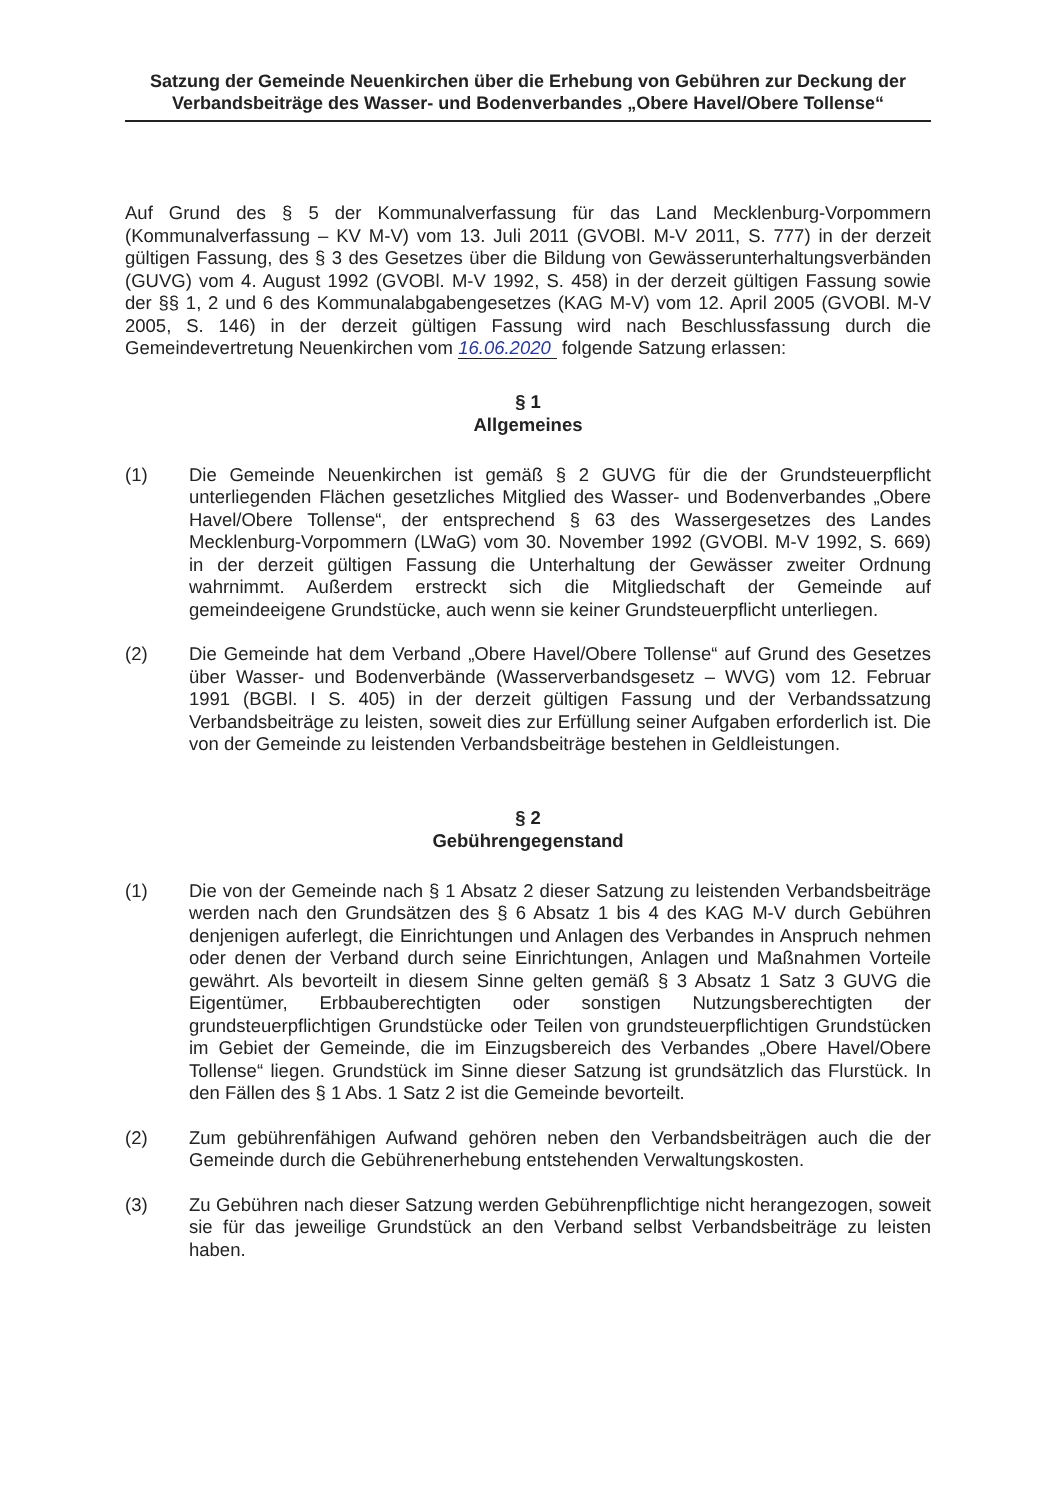Satzung der Gemeinde Neuenkirchen über die Erhebung von Gebühren zur Deckung der Verbandsbeiträge des Wasser- und Bodenverbandes „Obere Havel/Obere Tollense“
Auf Grund des § 5 der Kommunalverfassung für das Land Mecklenburg-Vorpommern (Kommunalverfassung – KV M-V) vom 13. Juli 2011 (GVOBl. M-V 2011, S. 777) in der derzeit gültigen Fassung, des § 3 des Gesetzes über die Bildung von Gewässerunterhaltungsverbänden (GUVG) vom 4. August 1992 (GVOBl. M-V 1992, S. 458) in der derzeit gültigen Fassung sowie der §§ 1, 2 und 6 des Kommunalabgabengesetzes (KAG M-V) vom 12. April 2005 (GVOBl. M-V 2005, S. 146) in der derzeit gültigen Fassung wird nach Beschlussfassung durch die Gemeindevertretung Neuenkirchen vom 16.06.2020 folgende Satzung erlassen:
§ 1
Allgemeines
(1) Die Gemeinde Neuenkirchen ist gemäß § 2 GUVG für die der Grundsteuerpflicht unterliegenden Flächen gesetzliches Mitglied des Wasser- und Bodenverbandes „Obere Havel/Obere Tollense“, der entsprechend § 63 des Wassergesetzes des Landes Mecklenburg-Vorpommern (LWaG) vom 30. November 1992 (GVOBl. M-V 1992, S. 669) in der derzeit gültigen Fassung die Unterhaltung der Gewässer zweiter Ordnung wahrnimmt. Außerdem erstreckt sich die Mitgliedschaft der Gemeinde auf gemeindeeigene Grundstücke, auch wenn sie keiner Grundsteuerpflicht unterliegen.
(2) Die Gemeinde hat dem Verband „Obere Havel/Obere Tollense“ auf Grund des Gesetzes über Wasser- und Bodenverbände (Wasserverbandsgesetz – WVG) vom 12. Februar 1991 (BGBl. I S. 405) in der derzeit gültigen Fassung und der Verbandssatzung Verbandsbeiträge zu leisten, soweit dies zur Erfüllung seiner Aufgaben erforderlich ist. Die von der Gemeinde zu leistenden Verbandsbeiträge bestehen in Geldleistungen.
§ 2
Gebührengegenstand
(1) Die von der Gemeinde nach § 1 Absatz 2 dieser Satzung zu leistenden Verbandsbeiträge werden nach den Grundsätzen des § 6 Absatz 1 bis 4 des KAG M-V durch Gebühren denjenigen auferlegt, die Einrichtungen und Anlagen des Verbandes in Anspruch nehmen oder denen der Verband durch seine Einrichtungen, Anlagen und Maßnahmen Vorteile gewährt. Als bevorteilt in diesem Sinne gelten gemäß § 3 Absatz 1 Satz 3 GUVG die Eigentümer, Erbbauberechtigten oder sonstigen Nutzungsberechtigten der grundsteuerpflichtigen Grundstücke oder Teilen von grundsteuerpflichtigen Grundstücken im Gebiet der Gemeinde, die im Einzugsbereich des Verbandes „Obere Havel/Obere Tollense“ liegen. Grundstück im Sinne dieser Satzung ist grundsätzlich das Flurstück. In den Fällen des § 1 Abs. 1 Satz 2 ist die Gemeinde bevorteilt.
(2) Zum gebührenfähigen Aufwand gehören neben den Verbandsbeiträgen auch die der Gemeinde durch die Gebührenerhebung entstehenden Verwaltungskosten.
(3) Zu Gebühren nach dieser Satzung werden Gebührenpflichtige nicht herangezogen, soweit sie für das jeweilige Grundstück an den Verband selbst Verbandsbeiträge zu leisten haben.